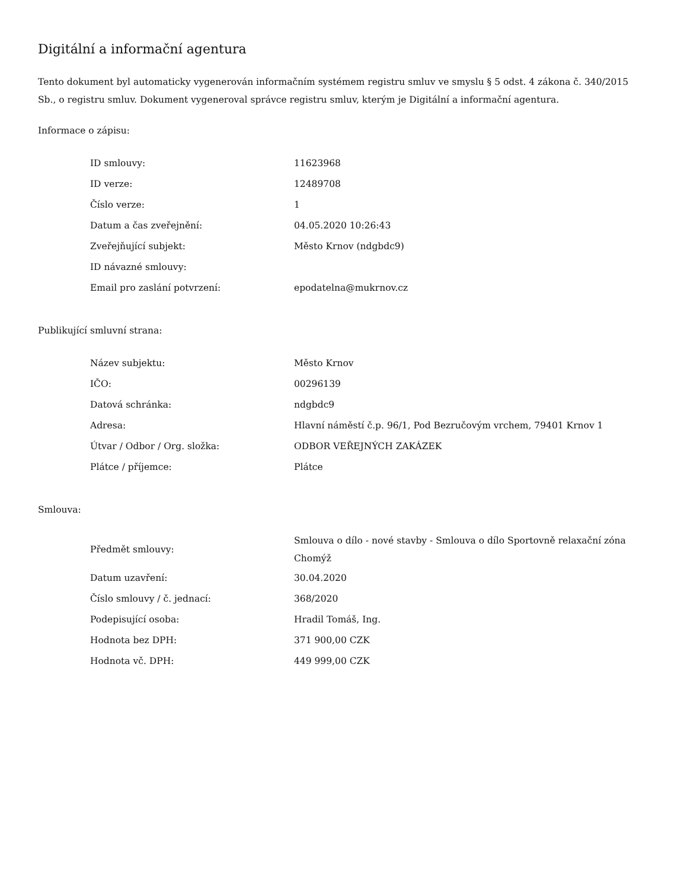Digitální a informační agentura
Tento dokument byl automaticky vygenerován informačním systémem registru smluv ve smyslu § 5 odst. 4 zákona č. 340/2015 Sb., o registru smluv. Dokument vygeneroval správce registru smluv, kterým je Digitální a informační agentura.
Informace o zápisu:
| ID smlouvy: | 11623968 |
| ID verze: | 12489708 |
| Číslo verze: | 1 |
| Datum a čas zveřejnění: | 04.05.2020 10:26:43 |
| Zveřejňující subjekt: | Město Krnov (ndgbdc9) |
| ID návazné smlouvy: | |
| Email pro zaslání potvrzení: | epodatelna@mukrnov.cz |
Publikující smluvní strana:
| Název subjektu: | Město Krnov |
| IČO: | 00296139 |
| Datová schránka: | ndgbdc9 |
| Adresa: | Hlavní náměstí č.p. 96/1, Pod Bezručovým vrchem, 79401 Krnov 1 |
| Útvar / Odbor / Org. složka: | ODBOR VEŘEJNÝCH ZAKÁZEK |
| Plátce / příjemce: | Plátce |
Smlouva:
| Předmět smlouvy: | Smlouva o dílo - nové stavby - Smlouva o dílo Sportovně relaxační zóna Chomýž |
| Datum uzavření: | 30.04.2020 |
| Číslo smlouvy / č. jednací: | 368/2020 |
| Podepisující osoba: | Hradil Tomáš, Ing. |
| Hodnota bez DPH: | 371 900,00 CZK |
| Hodnota vč. DPH: | 449 999,00 CZK |